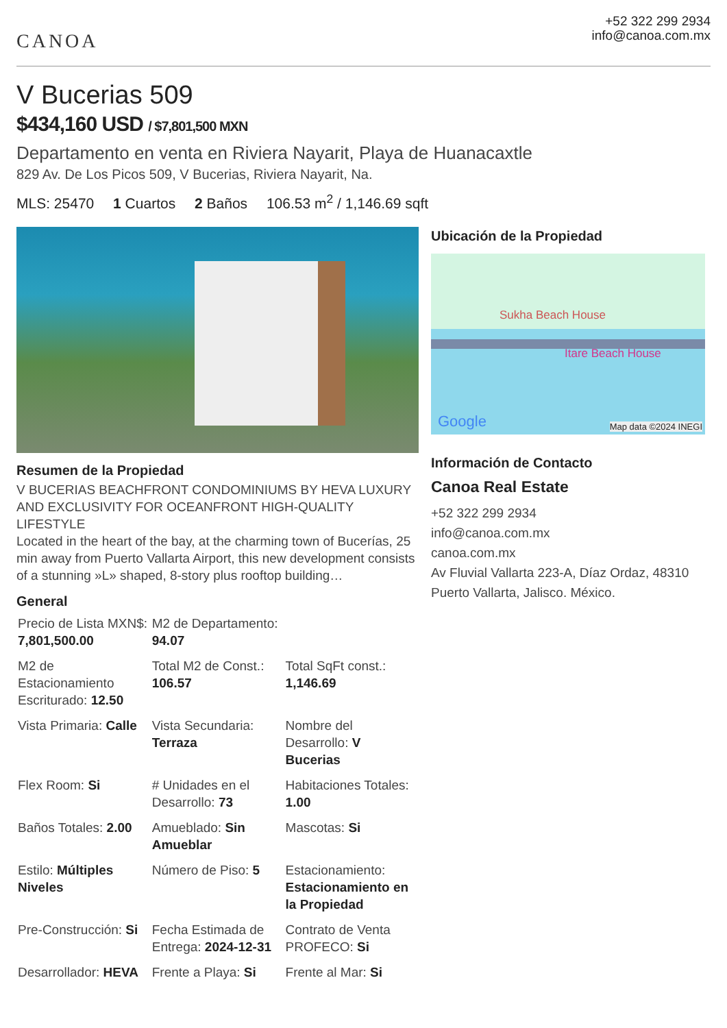CANOA
+52 322 299 2934
info@canoa.com.mx
V Bucerias 509
$434,160 USD / $7,801,500 MXN
Departamento en venta en Riviera Nayarit, Playa de Huanacaxtle
829 Av. De Los Picos 509, V Bucerias, Riviera Nayarit, Na.
MLS: 25470 1 Cuartos 2 Baños 106.53 m<sup>2</sup> / 1,146.69 sqft
Resumen de la Propiedad
V BUCERIAS BEACHFRONT CONDOMINIUMS BY HEVA LUXURY AND EXCLUSIVITY FOR OCEANFRONT HIGH-QUALITY LIFESTYLE
Located in the heart of the bay, at the charming town of Bucerías, 25 min away from Puerto Vallarta Airport, this new development consists of a stunning »L» shaped, 8-story plus rooftop building…
General
| Precio de Lista MXN$: 7,801,500.00 | M2 de Departamento: 94.07 | |
| M2 de Estacionamiento Escriturado: 12.50 | Total M2 de Const.: 106.57 | Total SqFt const.: 1,146.69 |
| Vista Primaria: Calle | Vista Secundaria: Terraza | Nombre del Desarrollo: V Bucerias |
| Flex Room: Si | # Unidades en el Desarrollo: 73 | Habitaciones Totales: 1.00 |
| Baños Totales: 2.00 | Amueblado: Sin Amueblar | Mascotas: Si |
| Estilo: Múltiples Niveles | Número de Piso: 5 | Estacionamiento: Estacionamiento en la Propiedad |
| Pre-Construcción: Si | Fecha Estimada de Entrega: 2024-12-31 | Contrato de Venta PROFECO: Si |
| Desarrollador: HEVA | Frente a Playa: Si | Frente al Mar: Si |
Ubicación de la Propiedad
Sukha Beach House
Itare Beach House
Google Map data ©2024 INEGI
Información de Contacto
Canoa Real Estate
+52 322 299 2934
info@canoa.com.mx
canoa.com.mx
Av Fluvial Vallarta 223-A, Díaz Ordaz, 48310 Puerto Vallarta, Jalisco. México.